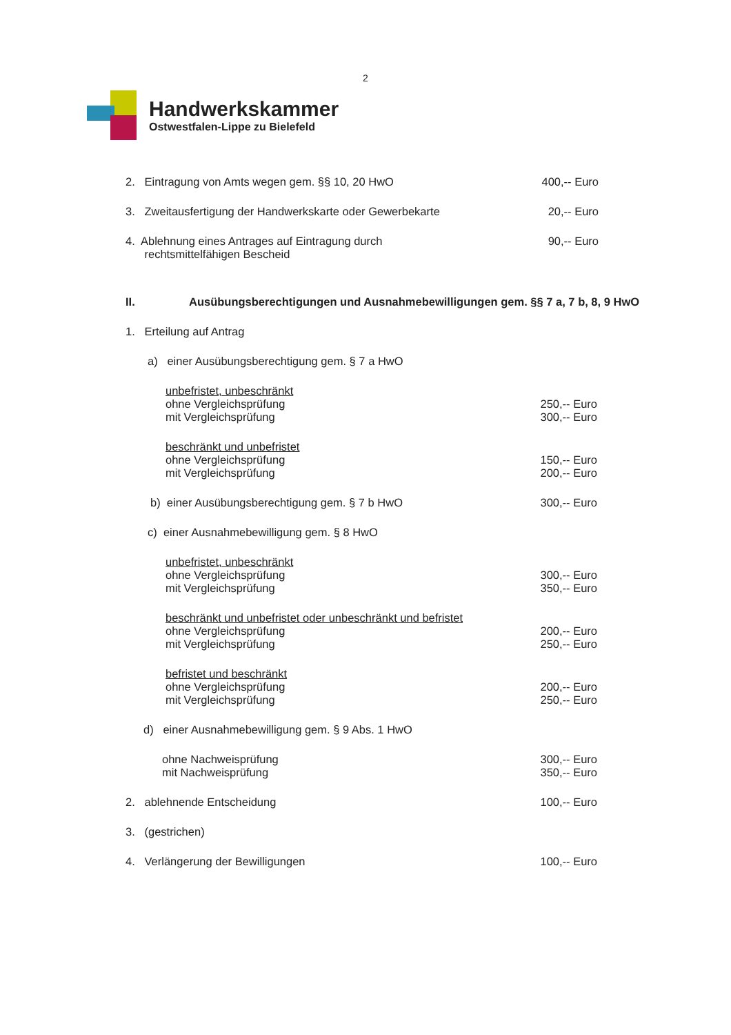2
Handwerkskammer
Ostwestfalen-Lippe zu Bielefeld
2. Eintragung von Amts wegen gem. §§ 10, 20 HwO
400,-- Euro
3. Zweitausfertigung der Handwerkskarte oder Gewerbekarte
20,-- Euro
4. Ablehnung eines Antrages auf Eintragung durch
rechtsmittelfähigen Bescheid
90,-- Euro
II. Ausübungsberechtigungen und Ausnahmebewilligungen gem. §§ 7 a, 7 b, 8, 9 HwO
1. Erteilung auf Antrag
a) einer Ausübungsberechtigung gem. § 7 a HwO
unbefristet, unbeschränkt
ohne Vergleichsprüfung
mit Vergleichsprüfung
250,-- Euro
300,-- Euro
beschränkt und unbefristet
ohne Vergleichsprüfung
mit Vergleichsprüfung
150,-- Euro
200,-- Euro
b) einer Ausübungsberechtigung gem. § 7 b HwO
300,-- Euro
c) einer Ausnahmebewilligung gem. § 8 HwO
unbefristet, unbeschränkt
ohne Vergleichsprüfung
mit Vergleichsprüfung
300,-- Euro
350,-- Euro
beschränkt und unbefristet oder unbeschränkt und befristet
ohne Vergleichsprüfung
mit Vergleichsprüfung
200,-- Euro
250,-- Euro
befristet und beschränkt
ohne Vergleichsprüfung
mit Vergleichsprüfung
200,-- Euro
250,-- Euro
d) einer Ausnahmebewilligung gem. § 9 Abs. 1 HwO
ohne Nachweisprüfung
mit Nachweisprüfung
300,-- Euro
350,-- Euro
2. ablehnende Entscheidung 100,-- Euro
3. (gestrichen)
4. Verlängerung der Bewilligungen
100,-- Euro